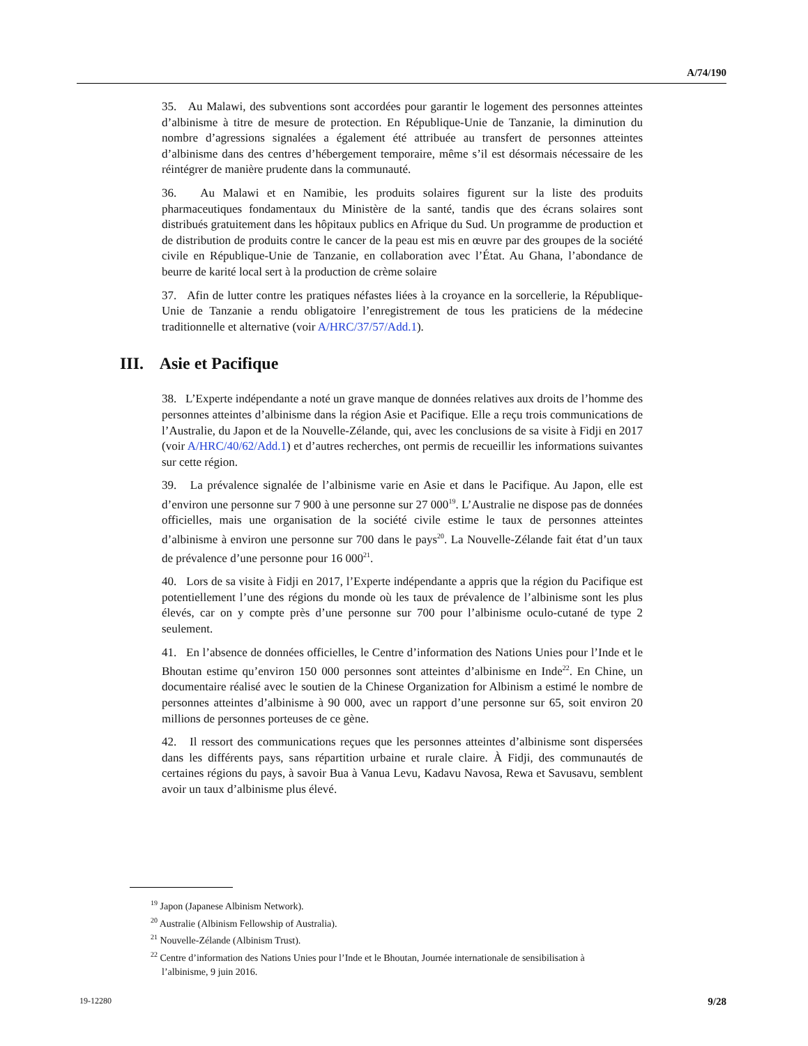A/74/190
35. Au Malawi, des subventions sont accordées pour garantir le logement des personnes atteintes d’albinisme à titre de mesure de protection. En République-Unie de Tanzanie, la diminution du nombre d’agressions signalées a également été attribuée au transfert de personnes atteintes d’albinisme dans des centres d’hébergement temporaire, même s’il est désormais nécessaire de les réintégrer de manière prudente dans la communauté.
36. Au Malawi et en Namibie, les produits solaires figurent sur la liste des produits pharmaceutiques fondamentaux du Ministère de la santé, tandis que des écrans solaires sont distribués gratuitement dans les hôpitaux publics en Afrique du Sud. Un programme de production et de distribution de produits contre le cancer de la peau est mis en œuvre par des groupes de la société civile en République-Unie de Tanzanie, en collaboration avec l’État. Au Ghana, l’abondance de beurre de karité local sert à la production de crème solaire
37. Afin de lutter contre les pratiques néfastes liées à la croyance en la sorcellerie, la République-Unie de Tanzanie a rendu obligatoire l’enregistrement de tous les praticiens de la médecine traditionnelle et alternative (voir A/HRC/37/57/Add.1).
III. Asie et Pacifique
38. L’Experte indépendante a noté un grave manque de données relatives aux droits de l’homme des personnes atteintes d’albinisme dans la région Asie et Pacifique. Elle a reçu trois communications de l’Australie, du Japon et de la Nouvelle-Zélande, qui, avec les conclusions de sa visite à Fidji en 2017 (voir A/HRC/40/62/Add.1) et d’autres recherches, ont permis de recueillir les informations suivantes sur cette région.
39. La prévalence signalée de l’albinisme varie en Asie et dans le Pacifique. Au Japon, elle est d’environ une personne sur 7 900 à une personne sur 27 000<sup>19</sup>. L’Australie ne dispose pas de données officielles, mais une organisation de la société civile estime le taux de personnes atteintes d’albinisme à environ une personne sur 700 dans le pays<sup>20</sup>. La Nouvelle-Zélande fait état d’un taux de prévalence d’une personne pour 16 000<sup>21</sup>.
40. Lors de sa visite à Fidji en 2017, l’Experte indépendante a appris que la région du Pacifique est potentiellement l’une des régions du monde où les taux de prévalence de l’albinisme sont les plus élevés, car on y compte près d’une personne sur 700 pour l’albinisme oculo-cutané de type 2 seulement.
41. En l’absence de données officielles, le Centre d’information des Nations Unies pour l’Inde et le Bhoutan estime qu’environ 150 000 personnes sont atteintes d’albinisme en Inde<sup>22</sup>. En Chine, un documentaire réalisé avec le soutien de la Chinese Organization for Albinism a estimé le nombre de personnes atteintes d’albinisme à 90 000, avec un rapport d’une personne sur 65, soit environ 20 millions de personnes porteuses de ce gène.
42. Il ressort des communications reçues que les personnes atteintes d’albinisme sont dispersées dans les différents pays, sans répartition urbaine et rurale claire. À Fidji, des communautés de certaines régions du pays, à savoir Bua à Vanua Levu, Kadavu Navosa, Rewa et Savusavu, semblent avoir un taux d’albinisme plus élevé.
<sup>19</sup> Japon (Japanese Albinism Network).
<sup>20</sup> Australie (Albinism Fellowship of Australia).
<sup>21</sup> Nouvelle-Zélande (Albinism Trust).
<sup>22</sup> Centre d’information des Nations Unies pour l’Inde et le Bhoutan, Journée internationale de sensibilisation à l’albinisme, 9 juin 2016.
19-12280 9/28